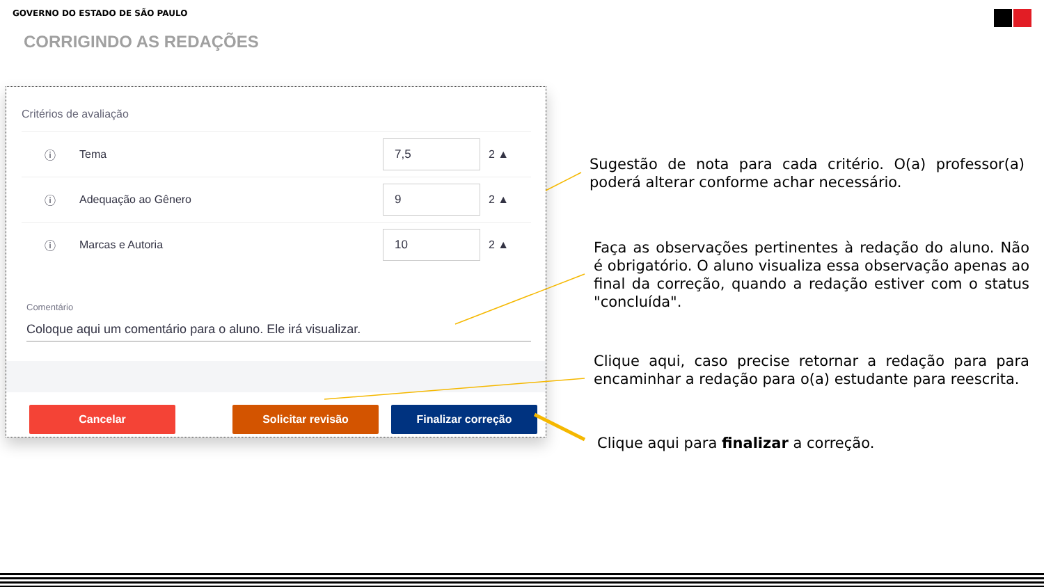GOVERNO DO ESTADO DE SÃO PAULO
CORRIGINDO AS REDAÇÕES
Critérios de avaliação
| ⓘ | Tema | 7,5 | 2 ▲ |
| ⓘ | Adequação ao Gênero | 9 | 2 ▲ |
| ⓘ | Marcas e Autoria | 10 | 2 ▲ |
Comentário
Coloque aqui um comentário para o aluno. Ele irá visualizar.
Cancelar Solicitar revisão Finalizar correção
Sugestão de nota para cada critério. O(a) professor(a) poderá alterar conforme achar necessário.
Faça as observações pertinentes à redação do aluno. Não é obrigatório. O aluno visualiza essa observação apenas ao final da correção, quando a redação estiver com o status "concluída".
Clique aqui, caso precise retornar a redação para para encaminhar a redação para o(a) estudante para reescrita.
Clique aqui para finalizar a correção.